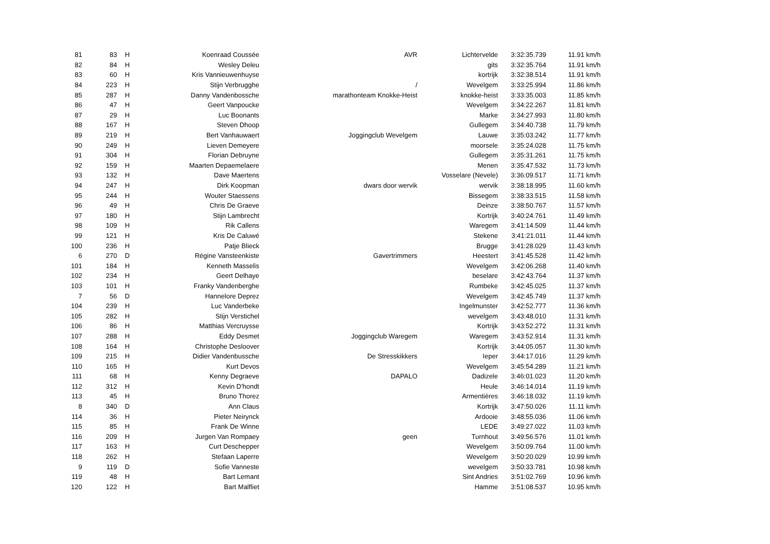| 81 | 83 | H | Koenraad Coussée | AVR | Lichtervelde | 3:32:35.739 | 11.91 km/h |
| 82 | 84 | H | Wesley Deleu | | gits | 3:32:35.764 | 11.91 km/h |
| 83 | 60 | H | Kris Vannieuwenhuyse | | kortrijk | 3:32:38.514 | 11.91 km/h |
| 84 | 223 | H | Stijn Verbrugghe | / | Wevelgem | 3:33:25.994 | 11.86 km/h |
| 85 | 287 | H | Danny Vandenbossche | marathonteam Knokke-Heist | knokke-heist | 3:33:35.003 | 11.85 km/h |
| 86 | 47 | H | Geert Vanpoucke | | Wevelgem | 3:34:22.267 | 11.81 km/h |
| 87 | 29 | H | Luc Boonants | | Marke | 3:34:27.993 | 11.80 km/h |
| 88 | 167 | H | Steven Dhoop | | Gullegem | 3:34:40.738 | 11.79 km/h |
| 89 | 219 | H | Bert Vanhauwaert | Joggingclub Wevelgem | Lauwe | 3:35:03.242 | 11.77 km/h |
| 90 | 249 | H | Lieven Demeyere | | moorsele | 3:35:24.028 | 11.75 km/h |
| 91 | 304 | H | Florian Debruyne | | Gullegem | 3:35:31.261 | 11.75 km/h |
| 92 | 159 | H | Maarten Depaemelaere | | Menen | 3:35:47.532 | 11.73 km/h |
| 93 | 132 | H | Dave Maertens | | Vosselare (Nevele) | 3:36:09.517 | 11.71 km/h |
| 94 | 247 | H | Dirk Koopman | dwars door wervik | wervik | 3:38:18.995 | 11.60 km/h |
| 95 | 244 | H | Wouter Staessens | | Bissegem | 3:38:33.515 | 11.58 km/h |
| 96 | 49 | H | Chris De Graeve | | Deinze | 3:38:50.767 | 11.57 km/h |
| 97 | 180 | H | Stijn Lambrecht | | Kortrijk | 3:40:24.761 | 11.49 km/h |
| 98 | 109 | H | Rik Callens | | Waregem | 3:41:14.509 | 11.44 km/h |
| 99 | 121 | H | Kris De Caluwé | | Stekene | 3:41:21.011 | 11.44 km/h |
| 100 | 236 | H | Patje Blieck | | Brugge | 3:41:28.029 | 11.43 km/h |
| 6 | 270 | D | Régine Vansteenkiste | Gavertrimmers | Heestert | 3:41:45.528 | 11.42 km/h |
| 101 | 184 | H | Kenneth Masselis | | Wevelgem | 3:42:06.268 | 11.40 km/h |
| 102 | 234 | H | Geert Delhaye | | beselare | 3:42:43.764 | 11.37 km/h |
| 103 | 101 | H | Franky Vandenberghe | | Rumbeke | 3:42:45.025 | 11.37 km/h |
| 7 | 56 | D | Hannelore Deprez | | Wevelgem | 3:42:45.749 | 11.37 km/h |
| 104 | 239 | H | Luc Vanderbeke | | Ingelmunster | 3:42:52.777 | 11.36 km/h |
| 105 | 282 | H | Stijn Verstichel | | wevelgem | 3:43:48.010 | 11.31 km/h |
| 106 | 86 | H | Matthias Vercruysse | | Kortrijk | 3:43:52.272 | 11.31 km/h |
| 107 | 288 | H | Eddy Desmet | Joggingclub Waregem | Waregem | 3:43:52.914 | 11.31 km/h |
| 108 | 164 | H | Christophe Desloover | | Kortrijk | 3:44:05.057 | 11.30 km/h |
| 109 | 215 | H | Didier Vandenbussche | De Stresskikkers | Ieper | 3:44:17.016 | 11.29 km/h |
| 110 | 165 | H | Kurt Devos | | Wevelgem | 3:45:54.289 | 11.21 km/h |
| 111 | 68 | H | Kenny Degraeve | DAPALO | Dadizele | 3:46:01.023 | 11.20 km/h |
| 112 | 312 | H | Kevin D'hondt | | Heule | 3:46:14.014 | 11.19 km/h |
| 113 | 45 | H | Bruno Thorez | | Armentières | 3:46:18.032 | 11.19 km/h |
| 8 | 340 | D | Ann Claus | | Kortrijk | 3:47:50.026 | 11.11 km/h |
| 114 | 36 | H | Pieter Neirynck | | Ardooie | 3:48:55.036 | 11.06 km/h |
| 115 | 85 | H | Frank De Winne | | LEDE | 3:49:27.022 | 11.03 km/h |
| 116 | 209 | H | Jurgen Van Rompaey | geen | Turnhout | 3:49:56.576 | 11.01 km/h |
| 117 | 163 | H | Curt Deschepper | | Wevelgem | 3:50:09.764 | 11.00 km/h |
| 118 | 262 | H | Stefaan Laperre | | Wevelgem | 3:50:20.029 | 10.99 km/h |
| 9 | 119 | D | Sofie Vanneste | | wevelgem | 3:50:33.781 | 10.98 km/h |
| 119 | 48 | H | Bart Lemant | | Sint Andries | 3:51:02.769 | 10.96 km/h |
| 120 | 122 | H | Bart Malfliet | | Hamme | 3:51:08.537 | 10.95 km/h |